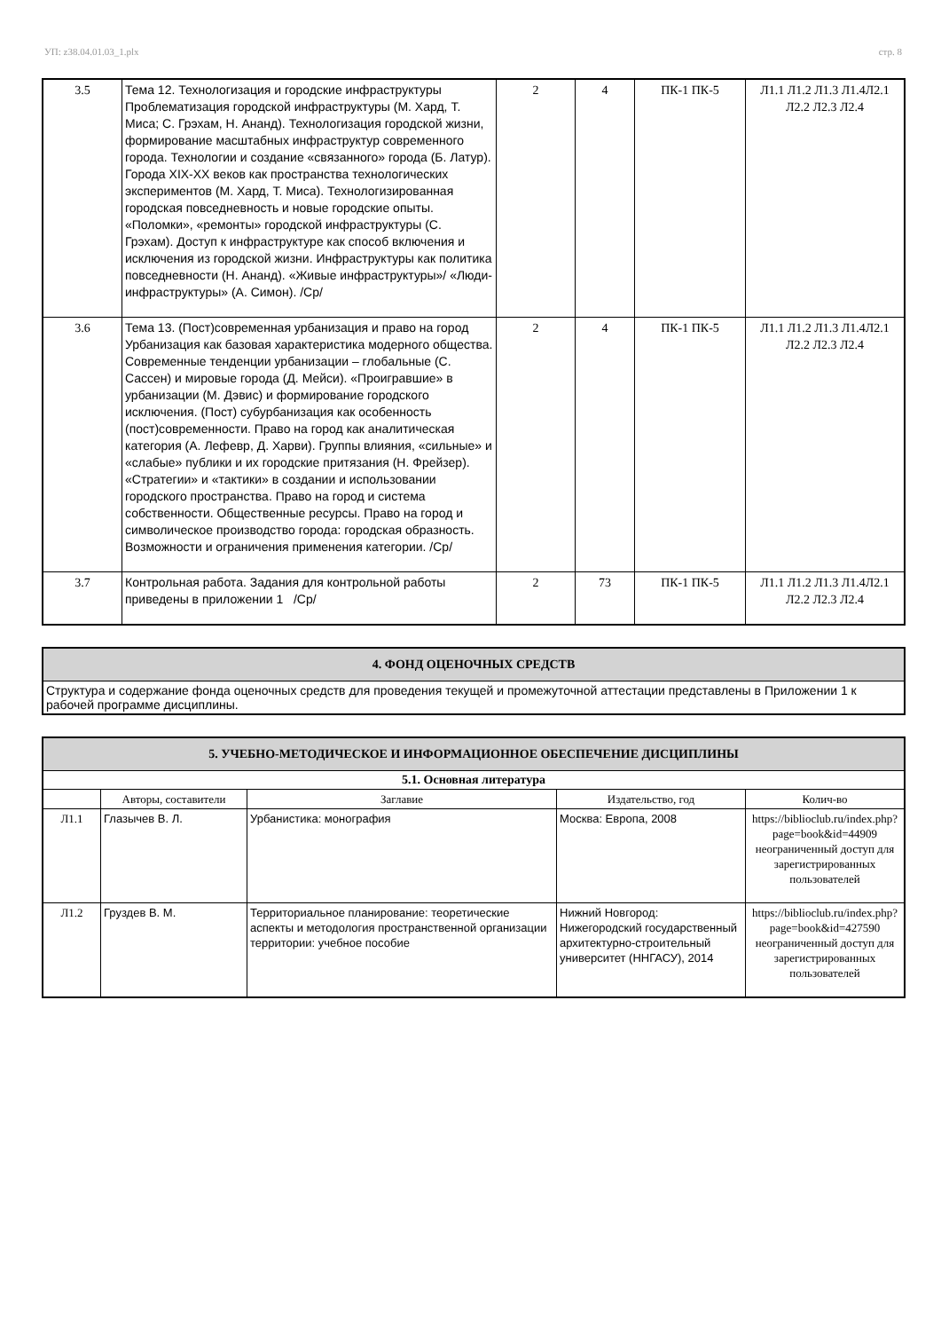УП: z38.04.01.03_1.plx стр. 8
| 3.5 | Тема 12. Технологизация и городские инфраструктуры Проблематизация городской инфраструктуры (М. Хард, Т. Миса; С. Грэхам, Н. Ананд). Технологизация городской жизни, формирование масштабных инфраструктур современного города. Технологии и создание «связанного» города (Б. Латур). Города XIX-XX веков как пространства технологических экспериментов (М. Хард, Т. Миса). Технологизированная городская повседневность и новые городские опыты. «Поломки», «ремонты» городской инфраструктуры (С. Грэхам). Доступ к инфраструктуре как способ включения и исключения из городской жизни. Инфраструктуры как политика повседневности (Н. Ананд). «Живые инфраструктуры»/ «Люди-инфраструктуры» (А. Симон). /Ср/ | 2 | 4 | ПК-1 ПК-5 | Л1.1 Л1.2 Л1.3 Л1.4Л2.1 Л2.2 Л2.3 Л2.4 |
| 3.6 | Тема 13. (Пост)современная урбанизация и право на город Урбанизация как базовая характеристика модерного общества. Современные тенденции урбанизации – глобальные (С. Сассен) и мировые города (Д. Мейси). «Проигравшие» в урбанизации (М. Дэвис) и формирование городского исключения. (Пост) субурбанизация как особенность (пост)современности. Право на город как аналитическая категория (А. Лефевр, Д. Харви). Группы влияния, «сильные» и «слабые» публики и их городские притязания (Н. Фрейзер). «Стратегии» и «тактики» в создании и использовании городского пространства. Право на город и система собственности. Общественные ресурсы. Право на город и символическое производство города: городская образность. Возможности и ограничения применения категории. /Ср/ | 2 | 4 | ПК-1 ПК-5 | Л1.1 Л1.2 Л1.3 Л1.4Л2.1 Л2.2 Л2.3 Л2.4 |
| 3.7 | Контрольная работа. Задания для контрольной работы приведены в приложении 1 /Ср/ | 2 | 73 | ПК-1 ПК-5 | Л1.1 Л1.2 Л1.3 Л1.4Л2.1 Л2.2 Л2.3 Л2.4 |
| 4. ФОНД ОЦЕНОЧНЫХ СРЕДСТВ |
| --- |
| Структура и содержание фонда оценочных средств для проведения текущей и промежуточной аттестации представлены в Приложении 1 к рабочей программе дисциплины. |
| 5. УЧЕБНО-МЕТОДИЧЕСКОЕ И ИНФОРМАЦИОННОЕ ОБЕСПЕЧЕНИЕ ДИСЦИПЛИНЫ | | | | |
| --- | --- | --- | --- | --- |
| 5.1. Основная литература | | | | |
| | Авторы, составители | Заглавие | Издательство, год | Колич-во |
| Л1.1 | Глазычев В. Л. | Урбанистика: монография | Москва: Европа, 2008 | https://biblioclub.ru/index.php? page=book&id=44909 неограниченный доступ для зарегистрированных пользователей |
| Л1.2 | Груздев В. М. | Территориальное планирование: теоретические аспекты и методология пространственной организации территории: учебное пособие | Нижний Новгород: Нижегородский государственный архитектурно-строительный университет (ННГАСУ), 2014 | https://biblioclub.ru/index.php? page=book&id=427590 неограниченный доступ для зарегистрированных пользователей |